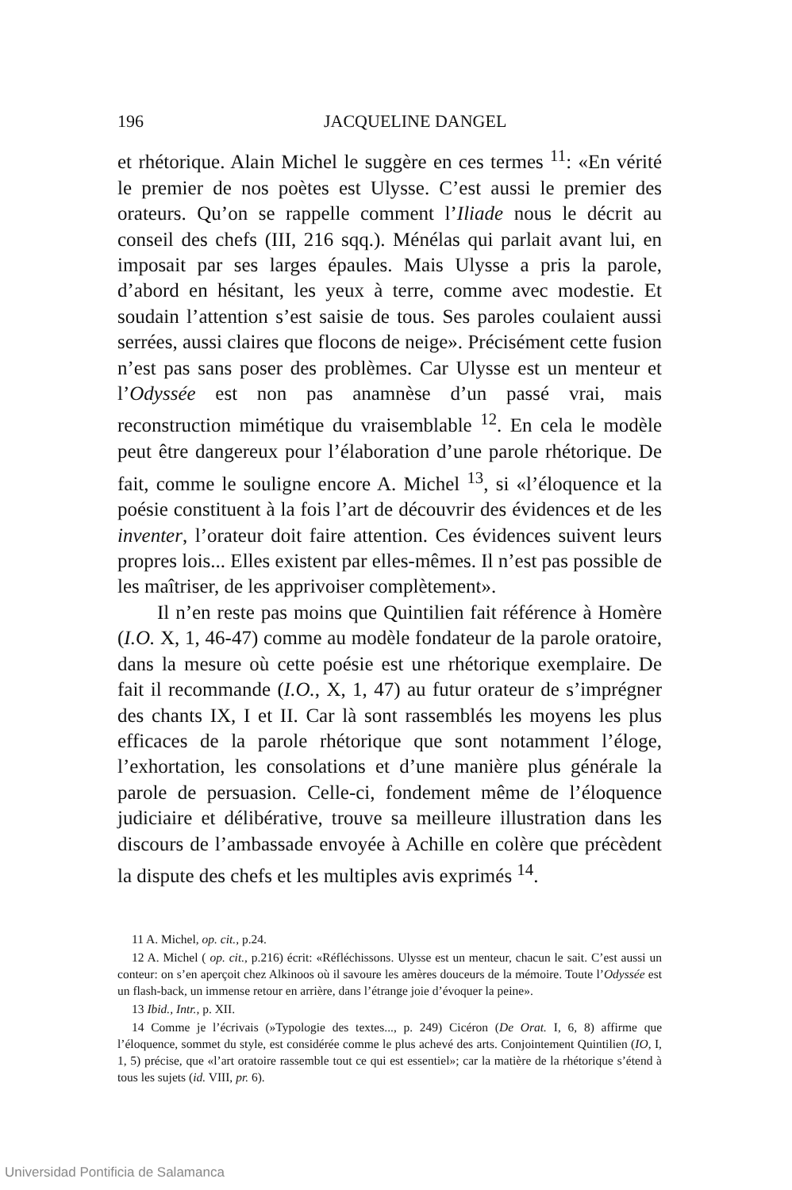196 JACQUELINE DANGEL
et rhétorique. Alain Michel le suggère en ces termes <sup>11</sup>: «En vérité le premier de nos poètes est Ulysse. C’est aussi le premier des orateurs. Qu’on se rappelle comment l’Iliade nous le décrit au conseil des chefs (III, 216 sqq.). Ménélas qui parlait avant lui, en imposait par ses larges épaules. Mais Ulysse a pris la parole, d’abord en hésitant, les yeux à terre, comme avec modestie. Et soudain l’attention s’est saisie de tous. Ses paroles coulaient aussi serrées, aussi claires que flocons de neige». Précisément cette fusion n’est pas sans poser des problèmes. Car Ulysse est un menteur et l’Odyssée est non pas anamnèse d’un passé vrai, mais reconstruction mimétique du vraisemblable <sup>12</sup>. En cela le modèle peut être dangereux pour l’élaboration d’une parole rhétorique. De fait, comme le souligne encore A. Michel <sup>13</sup>, si «l’éloquence et la poésie constituent à la fois l’art de découvrir des évidences et de les inventer, l’orateur doit faire attention. Ces évidences suivent leurs propres lois... Elles existent par elles-mêmes. Il n’est pas possible de les maîtriser, de les apprivoiser complètement».
Il n’en reste pas moins que Quintilien fait référence à Homère (I.O. X, 1, 46-47) comme au modèle fondateur de la parole oratoire, dans la mesure où cette poésie est une rhétorique exemplaire. De fait il recommande (I.O., X, 1, 47) au futur orateur de s’imprégner des chants IX, I et II. Car là sont rassemblés les moyens les plus efficaces de la parole rhétorique que sont notamment l’éloge, l’exhortation, les consolations et d’une manière plus générale la parole de persuasion. Celle-ci, fondement même de l’éloquence judiciaire et délibérative, trouve sa meilleure illustration dans les discours de l’ambassade envoyée à Achille en colère que précèdent la dispute des chefs et les multiples avis exprimés <sup>14</sup>.
11 A. Michel, op. cit., p.24.
12 A. Michel ( op. cit., p.216) écrit: «Réfléchissons. Ulysse est un menteur, chacun le sait. C’est aussi un conteur: on s’en aperçoit chez Alkinoos où il savoure les amères douceurs de la mémoire. Toute l’Odyssée est un flash-back, un immense retour en arrière, dans l’étrange joie d’évoquer la peine».
13 Ibid., Intr., p. XII.
14 Comme je l’écrivais (»Typologie des textes..., p. 249) Cicéron (De Orat. I, 6, 8) affirme que l’éloquence, sommet du style, est considérée comme le plus achevé des arts. Conjointement Quintilien (IO, I, 1, 5) précise, que «l’art oratoire rassemble tout ce qui est essentiel»; car la matière de la rhétorique s’étend à tous les sujets (id. VIII, pr. 6).
Universidad Pontificia de Salamanca